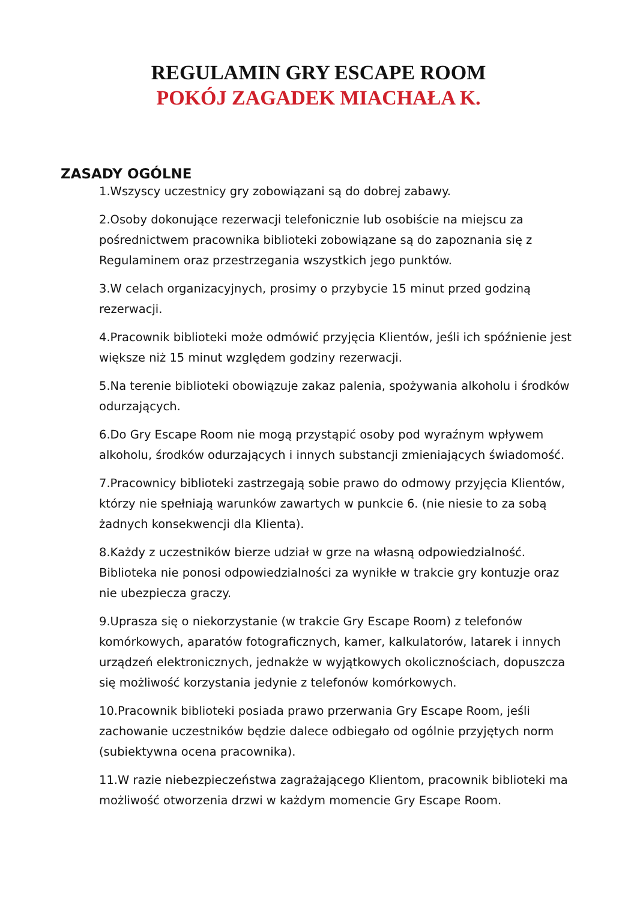REGULAMIN GRY ESCAPE ROOM
POKÓJ ZAGADEK MIACHAŁA K.
ZASADY OGÓLNE
1.Wszyscy uczestnicy gry zobowiązani są do dobrej zabawy.
2.Osoby dokonujące rezerwacji telefonicznie lub osobiście na miejscu za pośrednictwem pracownika biblioteki zobowiązane są do zapoznania się z Regulaminem oraz przestrzegania wszystkich jego punktów.
3.W celach organizacyjnych, prosimy o przybycie 15 minut przed godziną rezerwacji.
4.Pracownik biblioteki może odmówić przyjęcia Klientów, jeśli ich spóźnienie jest większe niż 15 minut względem godziny rezerwacji.
5.Na terenie biblioteki obowiązuje zakaz palenia, spożywania alkoholu i środków odurzających.
6.Do Gry Escape Room nie mogą przystąpić osoby pod wyraźnym wpływem alkoholu, środków odurzających i innych substancji zmieniających świadomość.
7.Pracownicy biblioteki zastrzegają sobie prawo do odmowy przyjęcia Klientów, którzy nie spełniają warunków zawartych w punkcie 6. (nie niesie to za sobą żadnych konsekwencji dla Klienta).
8.Każdy z uczestników bierze udział w grze na własną odpowiedzialność. Biblioteka nie ponosi odpowiedzialności za wynikłe w trakcie gry kontuzje oraz nie ubezpiecza graczy.
9.Uprasza się o niekorzystanie (w trakcie Gry Escape Room) z telefonów komórkowych, aparatów fotograficznych, kamer, kalkulatorów, latarek i innych urządzeń elektronicznych, jednakże w wyjątkowych okolicznościach, dopuszcza się możliwość korzystania jedynie z telefonów komórkowych.
10.Pracownik biblioteki posiada prawo przerwania Gry Escape Room, jeśli zachowanie uczestników będzie dalece odbiegało od ogólnie przyjętych norm (subiektywna ocena pracownika).
11.W razie niebezpieczeństwa zagrażającego Klientom, pracownik biblioteki ma możliwość otworzenia drzwi w każdym momencie Gry Escape Room.